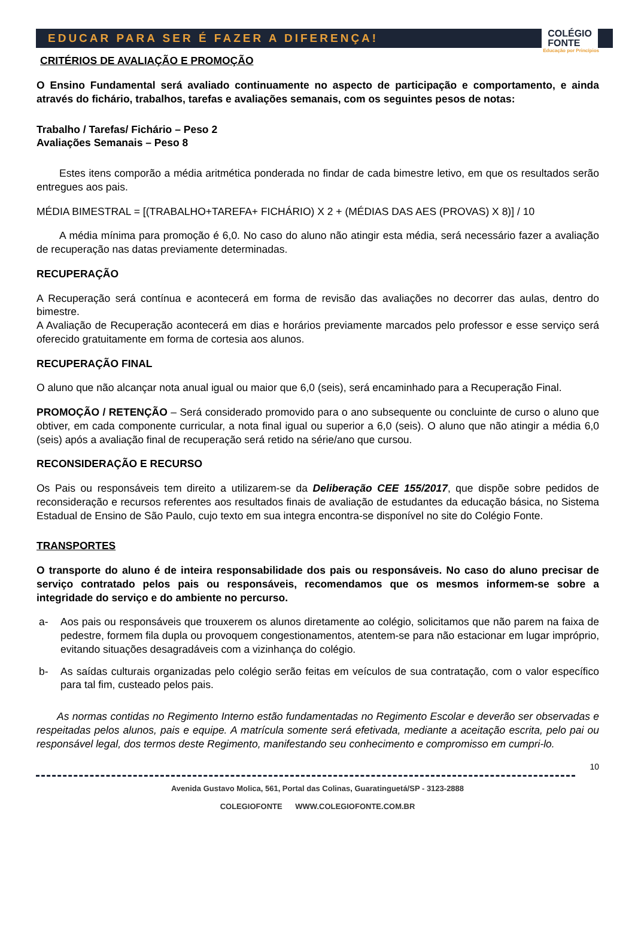EDUCAR PARA SER É FAZER A DIFERENÇA! COLÉGIO
FONTE
Educação por Princípios
CRITÉRIOS DE AVALIAÇÃO E PROMOÇÃO
O Ensino Fundamental será avaliado continuamente no aspecto de participação e comportamento, e ainda através do fichário, trabalhos, tarefas e avaliações semanais, com os seguintes pesos de notas:
Trabalho / Tarefas/ Fichário – Peso 2
Avaliações Semanais – Peso 8
Estes itens comporão a média aritmética ponderada no findar de cada bimestre letivo, em que os resultados serão entregues aos pais.
MÉDIA BIMESTRAL = [(TRABALHO+TAREFA+ FICHÁRIO) X 2 + (MÉDIAS DAS AES (PROVAS) X 8)] / 10
A média mínima para promoção é 6,0. No caso do aluno não atingir esta média, será necessário fazer a avaliação de recuperação nas datas previamente determinadas.
RECUPERAÇÃO
A Recuperação será contínua e acontecerá em forma de revisão das avaliações no decorrer das aulas, dentro do bimestre.
A Avaliação de Recuperação acontecerá em dias e horários previamente marcados pelo professor e esse serviço será oferecido gratuitamente em forma de cortesia aos alunos.
RECUPERAÇÃO FINAL
O aluno que não alcançar nota anual igual ou maior que 6,0 (seis), será encaminhado para a Recuperação Final.
PROMOÇÃO / RETENÇÃO – Será considerado promovido para o ano subsequente ou concluinte de curso o aluno que obtiver, em cada componente curricular, a nota final igual ou superior a 6,0 (seis). O aluno que não atingir a média 6,0 (seis) após a avaliação final de recuperação será retido na série/ano que cursou.
RECONSIDERAÇÃO E RECURSO
Os Pais ou responsáveis tem direito a utilizarem-se da Deliberação CEE 155/2017, que dispõe sobre pedidos de reconsideração e recursos referentes aos resultados finais de avaliação de estudantes da educação básica, no Sistema Estadual de Ensino de São Paulo, cujo texto em sua integra encontra-se disponível no site do Colégio Fonte.
TRANSPORTES
O transporte do aluno é de inteira responsabilidade dos pais ou responsáveis. No caso do aluno precisar de serviço contratado pelos pais ou responsáveis, recomendamos que os mesmos informem-se sobre a integridade do serviço e do ambiente no percurso.
a- Aos pais ou responsáveis que trouxerem os alunos diretamente ao colégio, solicitamos que não parem na faixa de pedestre, formem fila dupla ou provoquem congestionamentos, atentem-se para não estacionar em lugar impróprio, evitando situações desagradáveis com a vizinhança do colégio.
b- As saídas culturais organizadas pelo colégio serão feitas em veículos de sua contratação, com o valor específico para tal fim, custeado pelos pais.
As normas contidas no Regimento Interno estão fundamentadas no Regimento Escolar e deverão ser observadas e respeitadas pelos alunos, pais e equipe. A matrícula somente será efetivada, mediante a aceitação escrita, pelo pai ou responsável legal, dos termos deste Regimento, manifestando seu conhecimento e compromisso em cumpri-lo.
10
Avenida Gustavo Molica, 561, Portal das Colinas, Guaratinguetá/SP - 3123-2888
COLEGIOFONTE WWW.COLEGIOFONTE.COM.BR